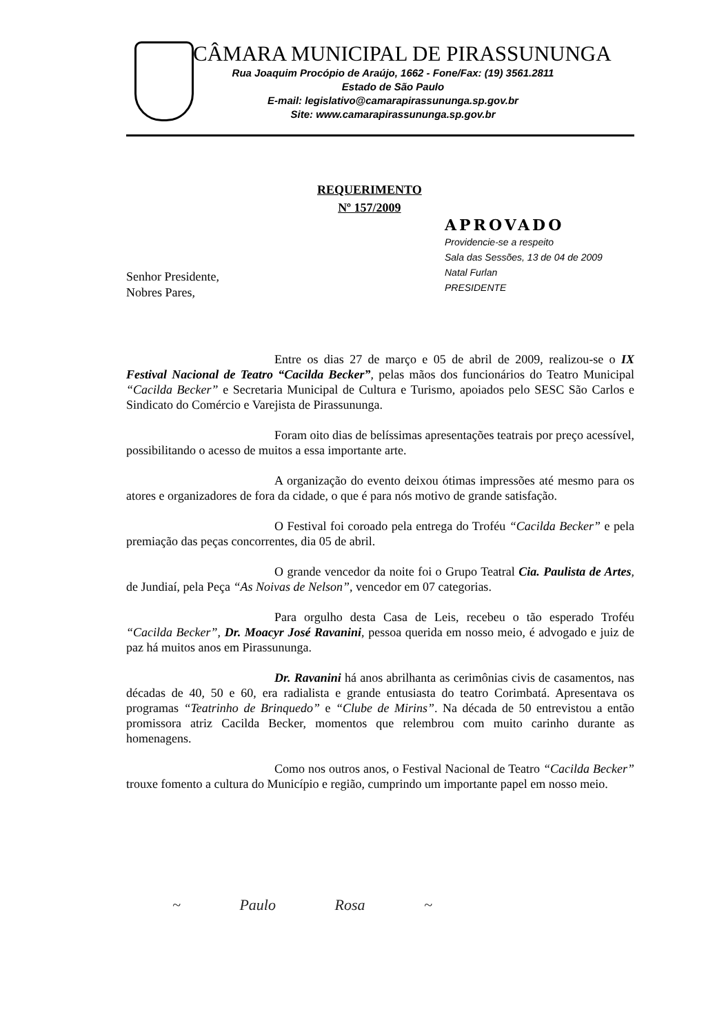CÂMARA MUNICIPAL DE PIRASSUNUNGA
Rua Joaquim Procópio de Araújo, 1662 - Fone/Fax: (19) 3561.2811
Estado de São Paulo
E-mail: legislativo@camarapirassununga.sp.gov.br
Site: www.camarapirassununga.sp.gov.br
REQUERIMENTO
Nº 157/2009
APROVADO
Providencie-se a respeito
Sala das Sessões, 13 de 04 de 2009
Natal Furlan
PRESIDENTE
Senhor Presidente,
Nobres Pares,
Entre os dias 27 de março e 05 de abril de 2009, realizou-se o IX Festival Nacional de Teatro “Cacilda Becker”, pelas mãos dos funcionários do Teatro Municipal “Cacilda Becker” e Secretaria Municipal de Cultura e Turismo, apoiados pelo SESC São Carlos e Sindicato do Comércio e Varejista de Pirassununga.
Foram oito dias de belíssimas apresentações teatrais por preço acessível, possibilitando o acesso de muitos a essa importante arte.
A organização do evento deixou ótimas impressões até mesmo para os atores e organizadores de fora da cidade, o que é para nós motivo de grande satisfação.
O Festival foi coroado pela entrega do Troféu “Cacilda Becker” e pela premiação das peças concorrentes, dia 05 de abril.
O grande vencedor da noite foi o Grupo Teatral Cia. Paulista de Artes, de Jundiaí, pela Peça “As Noivas de Nelson”, vencedor em 07 categorias.
Para orgulho desta Casa de Leis, recebeu o tão esperado Troféu “Cacilda Becker”, Dr. Moacyr José Ravanini, pessoa querida em nosso meio, é advogado e juiz de paz há muitos anos em Pirassununga.
Dr. Ravanini há anos abrilhanta as cerimônias civis de casamentos, nas décadas de 40, 50 e 60, era radialista e grande entusiasta do teatro Corimbatá. Apresentava os programas “Teatrinho de Brinquedo” e “Clube de Mirins”. Na década de 50 entrevistou a então promissora atriz Cacilda Becker, momentos que relembrou com muito carinho durante as homenagens.
Como nos outros anos, o Festival Nacional de Teatro “Cacilda Becker” trouxe fomento a cultura do Município e região, cumprindo um importante papel em nosso meio.
~ Paulo Rosa ~